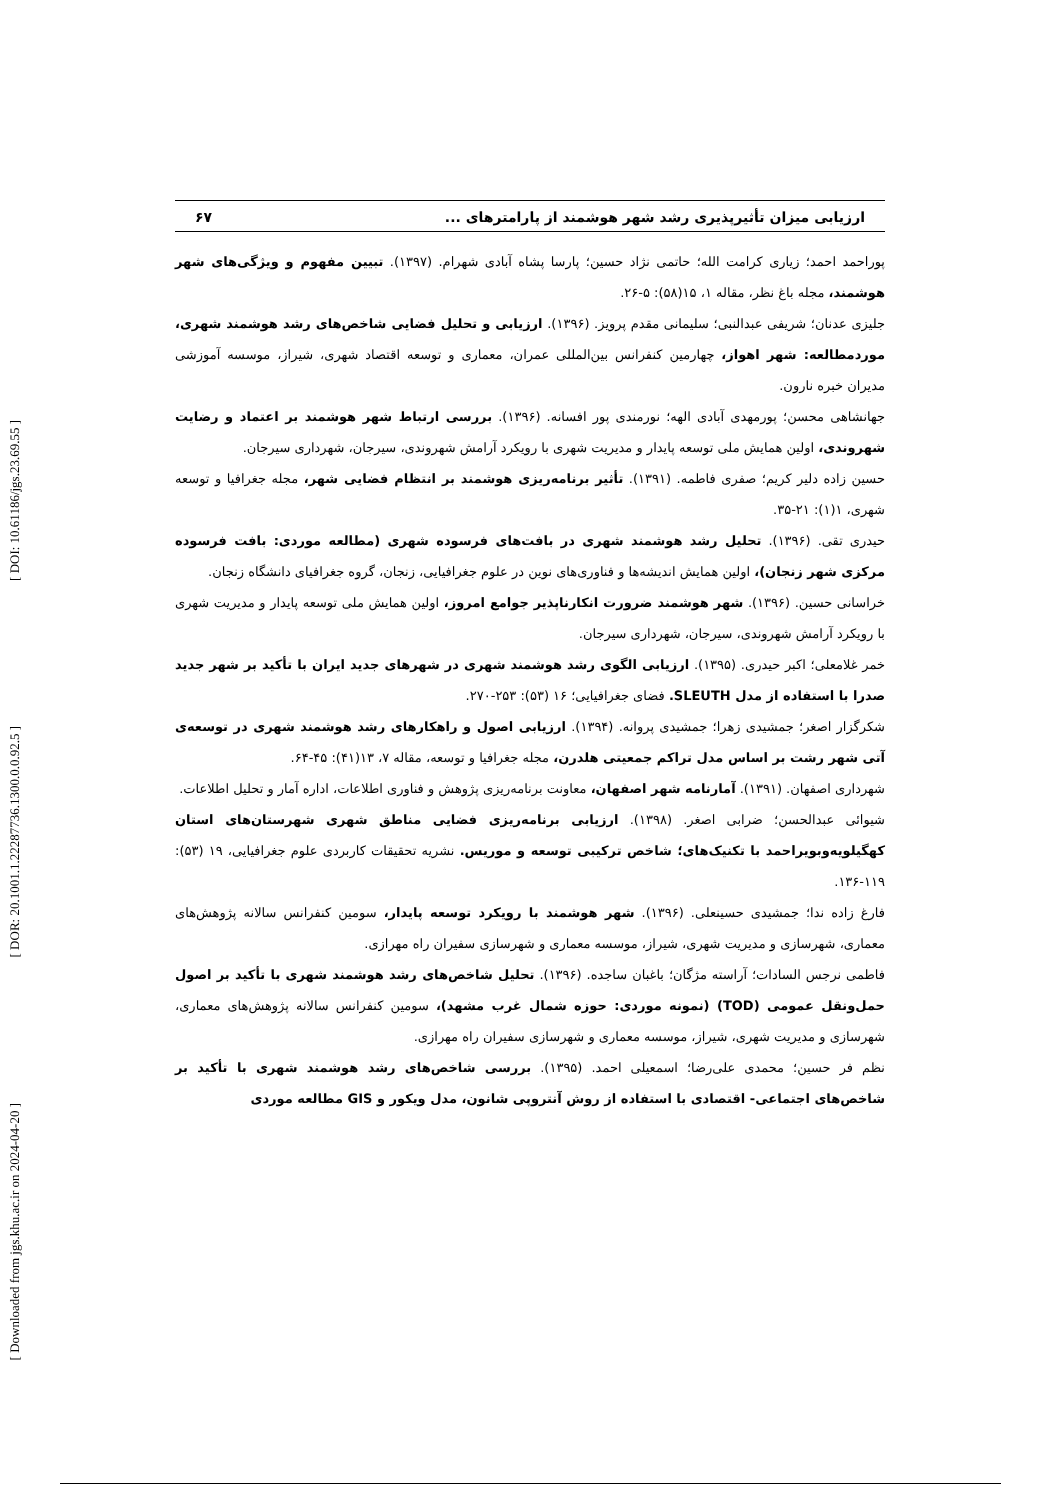[ DOI: 10.61186/jgs.23.69.55 ]
[ DOR: 20.1001.1.22287736.1300.0.0.92.5 ]
[ Downloaded from jgs.khu.ac.ir on 2024-04-20 ]
ارزیابی میزان تأثیرپذیری رشد شهر هوشمند از پارامترهای ... ۶۷
پوراحمد احمد؛ زیاری کرامت الله؛ حاتمی نژاد حسین؛ پارسا پشاه آبادی شهرام. (۱۳۹۷). تبیین مفهوم و ویژگی‌های شهر هوشمند، مجله باغ نظر، مقاله ۱، ۱۵(۵۸): ۵-۲۶.
جلیزی عدنان؛ شریفی عبدالنبی؛ سلیمانی مقدم پرویز. (۱۳۹۶). ارزیابی و تحلیل فضایی شاخص‌های رشد هوشمند شهری، موردمطالعه: شهر اهواز، چهارمین کنفرانس بین‌المللی عمران، معماری و توسعه اقتصاد شهری، شیراز، موسسه آموزشی مدیران خبره نارون.
جهانشاهی محسن؛ پورمهدی آبادی الهه؛ نورمندی پور افسانه. (۱۳۹۶). بررسی ارتباط شهر هوشمند بر اعتماد و رضایت شهروندی، اولین همایش ملی توسعه پایدار و مدیریت شهری با رویکرد آرامش شهروندی، سیرجان، شهرداری سیرجان.
حسین زاده دلیر کریم؛ صفری فاطمه. (۱۳۹۱). تأثیر برنامه‌ریزی هوشمند بر انتظام فضایی شهر، مجله جغرافیا و توسعه شهری، ۱(۱): ۲۱-۳۵.
حیدری تقی. (۱۳۹۶). تحلیل رشد هوشمند شهری در بافت‌های فرسوده شهری (مطالعه موردی: بافت فرسوده مرکزی شهر زنجان)، اولین همایش اندیشه‌ها و فناوری‌های نوین در علوم جغرافیایی، زنجان، گروه جغرافیای دانشگاه زنجان.
خراسانی حسین. (۱۳۹۶). شهر هوشمند ضرورت انکارناپذیر جوامع امروز، اولین همایش ملی توسعه پایدار و مدیریت شهری با رویکرد آرامش شهروندی، سیرجان، شهرداری سیرجان.
خمر غلامعلی؛ اکبر حیدری. (۱۳۹۵). ارزیابی الگوی رشد هوشمند شهری در شهرهای جدید ایران با تأکید بر شهر جدید صدرا با استفاده از مدل SLEUTH. فضای جغرافیایی؛ ۱۶ (۵۳): ۲۵۳-۲۷۰.
شکرگزار اصغر؛ جمشیدی زهرا؛ جمشیدی پروانه. (۱۳۹۴). ارزیابی اصول و راهکارهای رشد هوشمند شهری در توسعه‌ی آتی شهر رشت بر اساس مدل تراکم جمعیتی هلدرن، مجله جغرافیا و توسعه، مقاله ۷، ۱۳(۴۱): ۴۵-۶۴.
شهرداری اصفهان. (۱۳۹۱). آمارنامه شهر اصفهان، معاونت برنامه‌ریزی پژوهش و فناوری اطلاعات، اداره آمار و تحلیل اطلاعات.
شیوائی عبدالحسن؛ ضرابی اصغر. (۱۳۹۸). ارزیابی برنامه‌ریزی فضایی مناطق شهری شهرستان‌های استان کهگیلویه‌وبویراحمد با تکنیک‌های؛ شاخص ترکیبی توسعه و موریس. نشریه تحقیقات کاربردی علوم جغرافیایی، ۱۹ (۵۳): ۱۱۹-۱۳۶.
فارغ زاده ندا؛ جمشیدی حسینعلی. (۱۳۹۶). شهر هوشمند با رویکرد توسعه پایدار، سومین کنفرانس سالانه پژوهش‌های معماری، شهرسازی و مدیریت شهری، شیراز، موسسه معماری و شهرسازی سفیران راه مهرازی.
فاطمی نرجس السادات؛ آراسته مژگان؛ باغبان ساجده. (۱۳۹۶). تحلیل شاخص‌های رشد هوشمند شهری با تأکید بر اصول حمل‌ونقل عمومی (TOD) (نمونه موردی: حوزه شمال غرب مشهد)، سومین کنفرانس سالانه پژوهش‌های معماری، شهرسازی و مدیریت شهری، شیراز، موسسه معماری و شهرسازی سفیران راه مهرازی.
نظم فر حسین؛ محمدی علی‌رضا؛ اسمعیلی احمد. (۱۳۹۵). بررسی شاخص‌های رشد هوشمند شهری با تأکید بر شاخص‌های اجتماعی- اقتصادی با استفاده از روش آنتروپی شانون، مدل ویکور و GIS مطالعه موردی